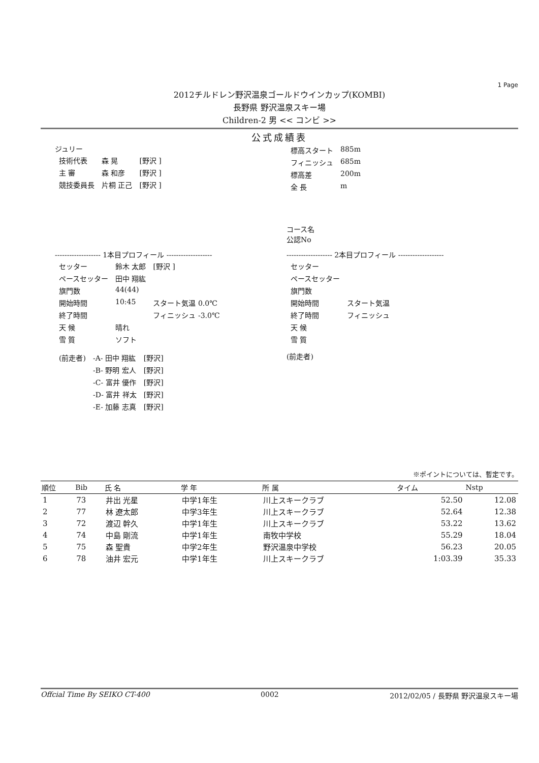1 Page
2012チルドレン野沢温泉ゴールドウインカップ(KOMBI)
長野県 野沢温泉スキー場
Children-2 男 << コンビ >>
公式成績表
ジュリー
| 技術代表 | 森 晃 | [野沢 ] |
| 主 審 | 森 和彦 | [野沢 ] |
| 競技委員長 | 片桐 正己 | [野沢 ] |
| 標高スタート | 885m |
| フィニッシュ | 685m |
| 標高差 | 200m |
| 全 長 | m |
コース名
公認No
------------------- 1本目プロフィール -------------------
| セッター | 鈴木 太郎 | [野沢 ] |
| ペースセッター | 田中 翔紘 | |
| 旗門数 | 44(44) | |
| 開始時間 | 10:45 | スタート気温 0.0℃ |
| 終了時間 | | フィニッシュ -3.0℃ |
| 天 候 | 晴れ | |
| 雪 質 | ソフト | |
| (前走者) | -A- 田中 翔紘 | [野沢] |
| | -B- 野明 宏人 | [野沢] |
| | -C- 富井 優作 | [野沢] |
| | -D- 富井 祥太 | [野沢] |
| | -E- 加藤 志真 | [野沢] |
------------------- 2本目プロフィール -------------------
| セッター | |
| ペースセッター | |
| 旗門数 | |
| 開始時間 | スタート気温 |
| 終了時間 | フィニッシュ |
| 天 候 | |
| 雪 質 | |
(前走者)
※ポイントについては、暫定です。
| 順位 | Bib | 氏 名 | 学 年 | 所 属 | タイム | Nstp |
| --- | --- | --- | --- | --- | --- | --- |
| 1 | 73 | 井出 光星 | 中学1年生 | 川上スキークラブ | 52.50 | 12.08 |
| 2 | 77 | 林 遼太郎 | 中学3年生 | 川上スキークラブ | 52.64 | 12.38 |
| 3 | 72 | 渡辺 幹久 | 中学1年生 | 川上スキークラブ | 53.22 | 13.62 |
| 4 | 74 | 中島 剛流 | 中学1年生 | 南牧中学校 | 55.29 | 18.04 |
| 5 | 75 | 森 聖貴 | 中学2年生 | 野沢温泉中学校 | 56.23 | 20.05 |
| 6 | 78 | 油井 宏元 | 中学1年生 | 川上スキークラブ | 1:03.39 | 35.33 |
Offcial Time By SEIKO CT-400 0002 2012/02/05 / 長野県 野沢温泉スキー場